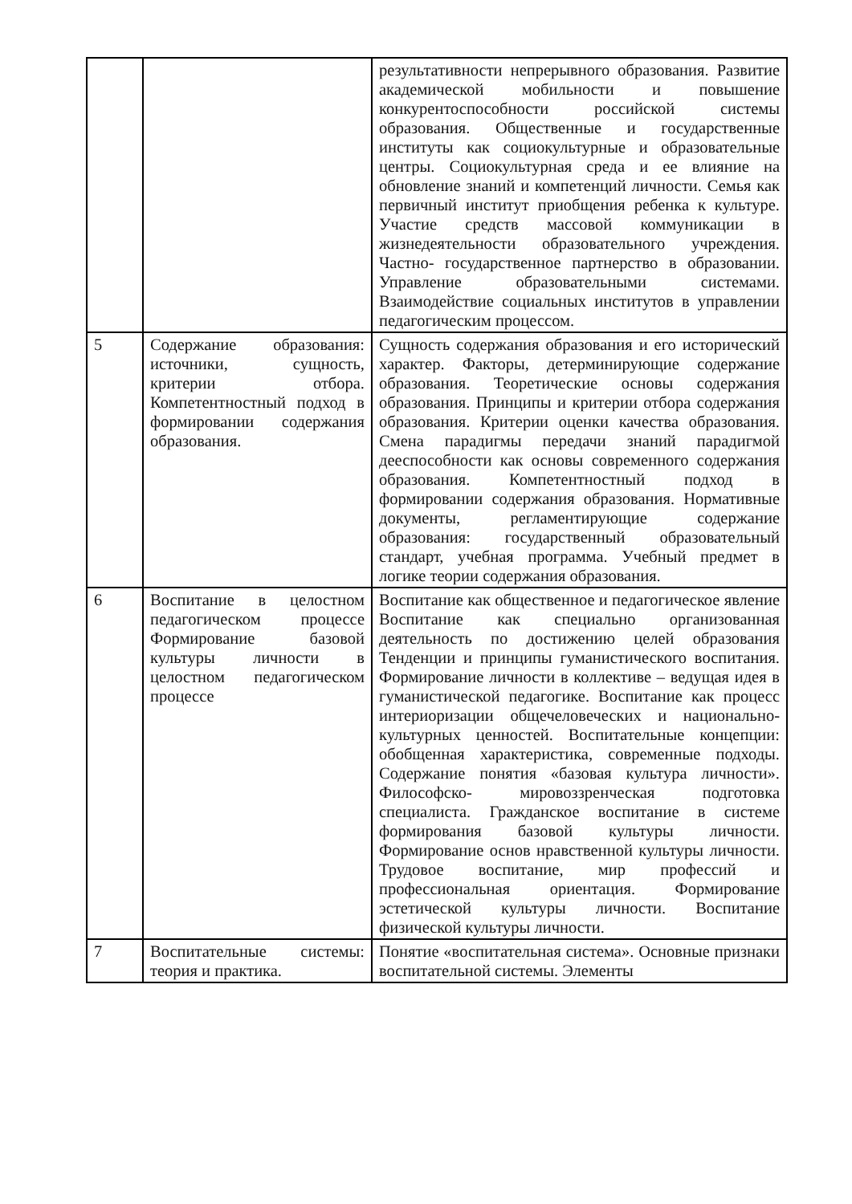| | | результативности непрерывного образования. Развитие академической мобильности и повышение конкурентоспособности российской системы образования. Общественные и государственные институты как социокультурные и образовательные центры. Социокультурная среда и ее влияние на обновление знаний и компетенций личности. Семья как первичный институт приобщения ребенка к культуре. Участие средств массовой коммуникации в жизнедеятельности образовательного учреждения. Частно- государственное партнерство в образовании. Управление образовательными системами. Взаимодействие социальных институтов в управлении педагогическим процессом. |
| 5 | Содержание образования: источники, сущность, критерии отбора. Компетентностный подход в формировании содержания образования. | Сущность содержания образования и его исторический характер. Факторы, детерминирующие содержание образования. Теоретические основы содержания образования. Принципы и критерии отбора содержания образования. Критерии оценки качества образования. Смена парадигмы передачи знаний парадигмой дееспособности как основы современного содержания образования. Компетентностный подход в формировании содержания образования. Нормативные документы, регламентирующие содержание образования: государственный образовательный стандарт, учебная программа. Учебный предмет в логике теории содержания образования. |
| 6 | Воспитание в целостном педагогическом процессе Формирование базовой культуры личности в целостном педагогическом процессе | Воспитание как общественное и педагогическое явление Воспитание как специально организованная деятельность по достижению целей образования Тенденции и принципы гуманистического воспитания. Формирование личности в коллективе – ведущая идея в гуманистической педагогике. Воспитание как процесс интериоризации общечеловеческих и национально- культурных ценностей. Воспитательные концепции: обобщенная характеристика, современные подходы. Содержание понятия «базовая культура личности». Философско- мировоззренческая подготовка специалиста. Гражданское воспитание в системе формирования базовой культуры личности. Формирование основ нравственной культуры личности. Трудовое воспитание, мир профессий и профессиональная ориентация. Формирование эстетической культуры личности. Воспитание физической культуры личности. |
| 7 | Воспитательные системы: теория и практика. | Понятие «воспитательная система». Основные признаки воспитательной системы. Элементы |